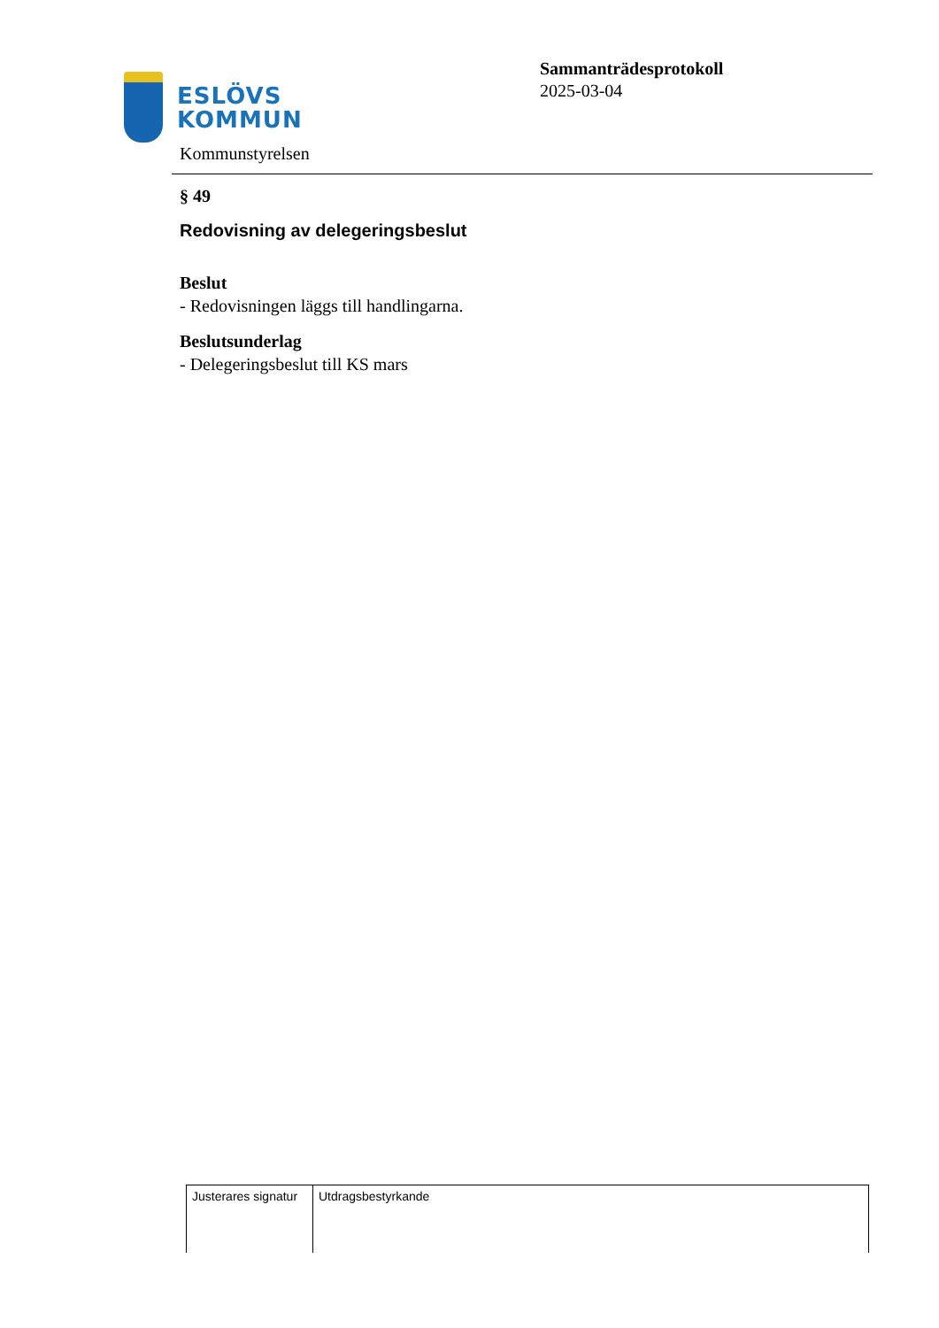ESLÖVS
KOMMUN
Kommunstyrelsen
Sammanträdesprotokoll
2025-03-04
§ 49
Redovisning av delegeringsbeslut
Beslut
- Redovisningen läggs till handlingarna.
Beslutsunderlag
- Delegeringsbeslut till KS mars
| Justerares signatur | Utdragsbestyrkande |